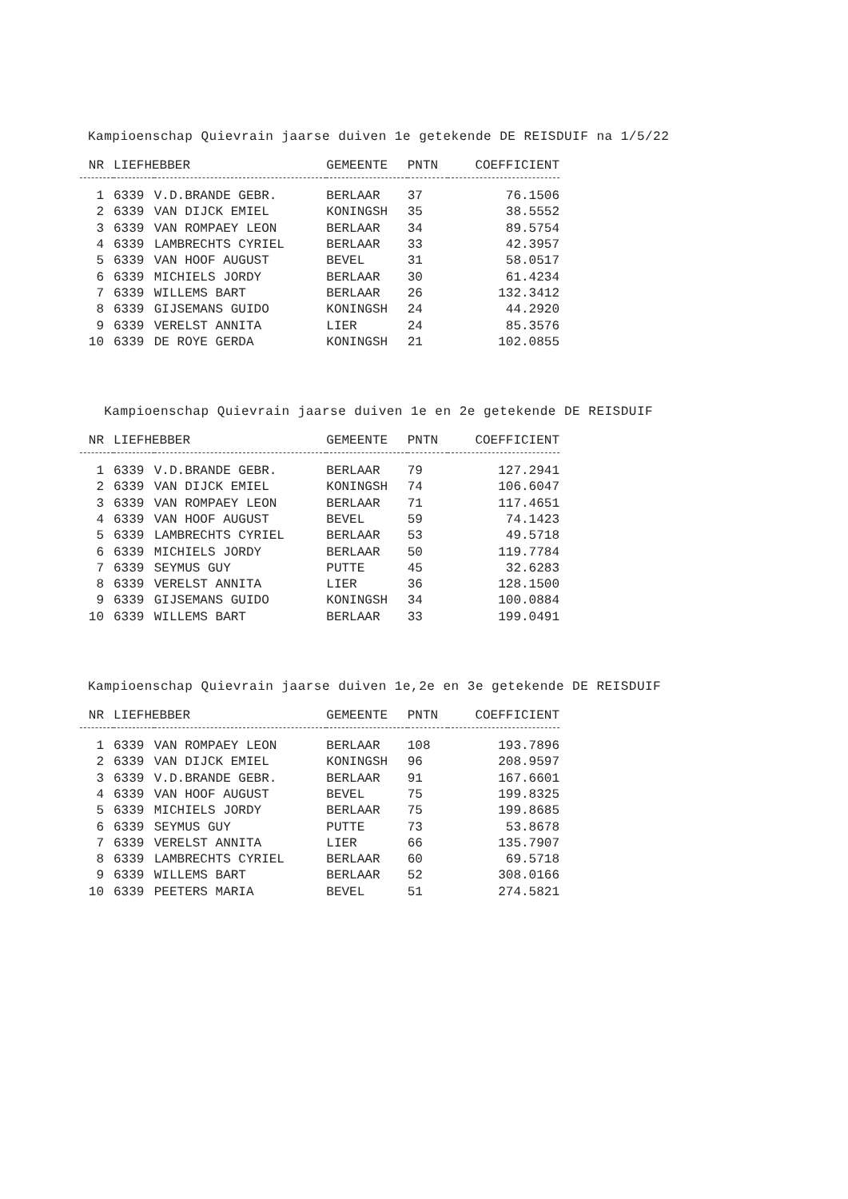Kampioenschap Quievrain jaarse duiven 1e getekende DE REISDUIF na 1/5/22
| NR | LIEFHEBBER | | GEMEENTE | PNTN | COEFFICIENT |
| --- | --- | --- | --- | --- | --- |
| 1 | 6339 | V.D.BRANDE GEBR. | BERLAAR | 37 | 76.1506 |
| 2 | 6339 | VAN DIJCK EMIEL | KONINGSH | 35 | 38.5552 |
| 3 | 6339 | VAN ROMPAEY LEON | BERLAAR | 34 | 89.5754 |
| 4 | 6339 | LAMBRECHTS CYRIEL | BERLAAR | 33 | 42.3957 |
| 5 | 6339 | VAN HOOF AUGUST | BEVEL | 31 | 58.0517 |
| 6 | 6339 | MICHIELS JORDY | BERLAAR | 30 | 61.4234 |
| 7 | 6339 | WILLEMS BART | BERLAAR | 26 | 132.3412 |
| 8 | 6339 | GIJSEMANS GUIDO | KONINGSH | 24 | 44.2920 |
| 9 | 6339 | VERELST ANNITA | LIER | 24 | 85.3576 |
| 10 | 6339 | DE ROYE GERDA | KONINGSH | 21 | 102.0855 |
Kampioenschap Quievrain jaarse duiven 1e en 2e getekende DE REISDUIF
| NR | LIEFHEBBER | | GEMEENTE | PNTN | COEFFICIENT |
| --- | --- | --- | --- | --- | --- |
| 1 | 6339 | V.D.BRANDE GEBR. | BERLAAR | 79 | 127.2941 |
| 2 | 6339 | VAN DIJCK EMIEL | KONINGSH | 74 | 106.6047 |
| 3 | 6339 | VAN ROMPAEY LEON | BERLAAR | 71 | 117.4651 |
| 4 | 6339 | VAN HOOF AUGUST | BEVEL | 59 | 74.1423 |
| 5 | 6339 | LAMBRECHTS CYRIEL | BERLAAR | 53 | 49.5718 |
| 6 | 6339 | MICHIELS JORDY | BERLAAR | 50 | 119.7784 |
| 7 | 6339 | SEYMUS GUY | PUTTE | 45 | 32.6283 |
| 8 | 6339 | VERELST ANNITA | LIER | 36 | 128.1500 |
| 9 | 6339 | GIJSEMANS GUIDO | KONINGSH | 34 | 100.0884 |
| 10 | 6339 | WILLEMS BART | BERLAAR | 33 | 199.0491 |
Kampioenschap Quievrain jaarse duiven 1e,2e en 3e getekende DE REISDUIF
| NR | LIEFHEBBER | | GEMEENTE | PNTN | COEFFICIENT |
| --- | --- | --- | --- | --- | --- |
| 1 | 6339 | VAN ROMPAEY LEON | BERLAAR | 108 | 193.7896 |
| 2 | 6339 | VAN DIJCK EMIEL | KONINGSH | 96 | 208.9597 |
| 3 | 6339 | V.D.BRANDE GEBR. | BERLAAR | 91 | 167.6601 |
| 4 | 6339 | VAN HOOF AUGUST | BEVEL | 75 | 199.8325 |
| 5 | 6339 | MICHIELS JORDY | BERLAAR | 75 | 199.8685 |
| 6 | 6339 | SEYMUS GUY | PUTTE | 73 | 53.8678 |
| 7 | 6339 | VERELST ANNITA | LIER | 66 | 135.7907 |
| 8 | 6339 | LAMBRECHTS CYRIEL | BERLAAR | 60 | 69.5718 |
| 9 | 6339 | WILLEMS BART | BERLAAR | 52 | 308.0166 |
| 10 | 6339 | PEETERS MARIA | BEVEL | 51 | 274.5821 |